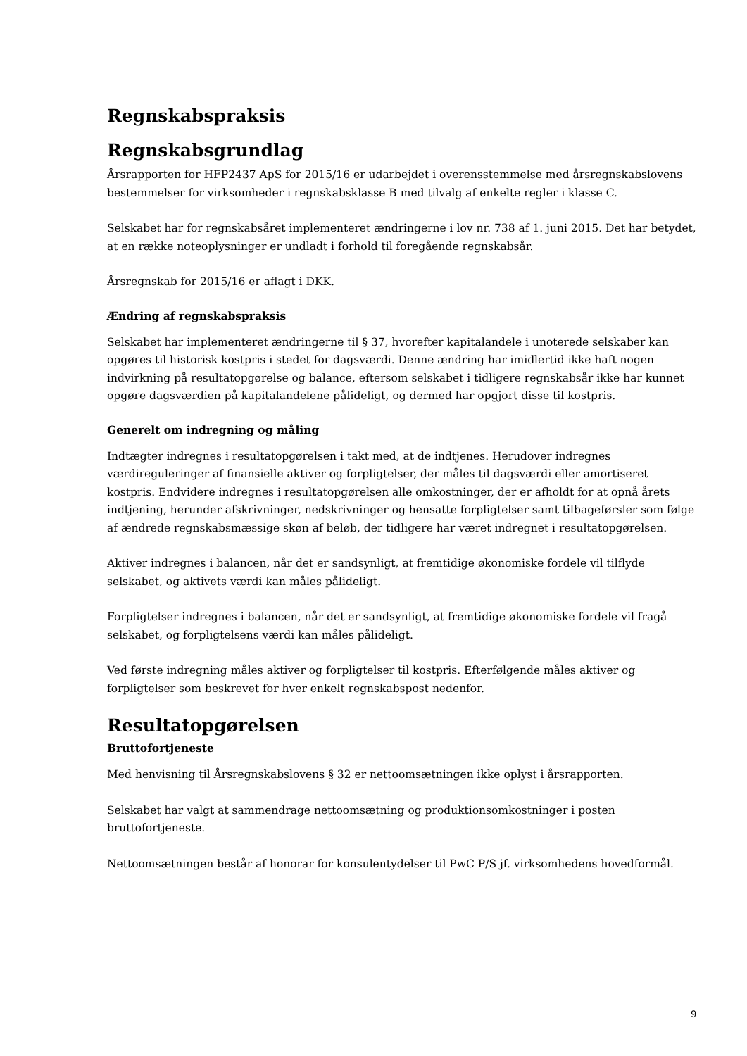Regnskabspraksis
Regnskabsgrundlag
Årsrapporten for HFP2437 ApS for 2015/16 er udarbejdet i overensstemmelse med årsregnskabslovens bestemmelser for virksomheder i regnskabsklasse B med tilvalg af enkelte regler i klasse C.
Selskabet har for regnskabsåret implementeret ændringerne i lov nr. 738 af 1. juni 2015. Det har betydet, at en række noteoplysninger er undladt i forhold til foregående regnskabsår.
Årsregnskab for 2015/16 er aflagt i DKK.
Ændring af regnskabspraksis
Selskabet har implementeret ændringerne til § 37, hvorefter kapitalandele i unoterede selskaber kan opgøres til historisk kostpris i stedet for dagsværdi. Denne ændring har imidlertid ikke haft nogen indvirkning på resultatopgørelse og balance, eftersom selskabet i tidligere regnskabsår ikke har kunnet opgøre dagsværdien på kapitalandelene pålideligt, og dermed har opgjort disse til kostpris.
Generelt om indregning og måling
Indtægter indregnes i resultatopgørelsen i takt med, at de indtjenes. Herudover indregnes værdireguleringer af finansielle aktiver og forpligtelser, der måles til dagsværdi eller amortiseret kostpris. Endvidere indregnes i resultatopgørelsen alle omkostninger, der er afholdt for at opnå årets indtjening, herunder afskrivninger, nedskrivninger og hensatte forpligtelser samt tilbageførsler som følge af ændrede regnskabsmæssige skøn af beløb, der tidligere har været indregnet i resultatopgørelsen.
Aktiver indregnes i balancen, når det er sandsynligt, at fremtidige økonomiske fordele vil tilflyde selskabet, og aktivets værdi kan måles pålideligt.
Forpligtelser indregnes i balancen, når det er sandsynligt, at fremtidige økonomiske fordele vil fragå selskabet, og forpligtelsens værdi kan måles pålideligt.
Ved første indregning måles aktiver og forpligtelser til kostpris. Efterfølgende måles aktiver og forpligtelser som beskrevet for hver enkelt regnskabspost nedenfor.
Resultatopgørelsen
Bruttofortjeneste
Med henvisning til Årsregnskabslovens § 32 er nettoomsætningen ikke oplyst i årsrapporten.
Selskabet har valgt at sammendrage nettoomsætning og produktionsomkostninger i posten bruttofortjeneste.
Nettoomsætningen består af honorar for konsulentydelser til PwC P/S jf. virksomhedens hovedformål.
9